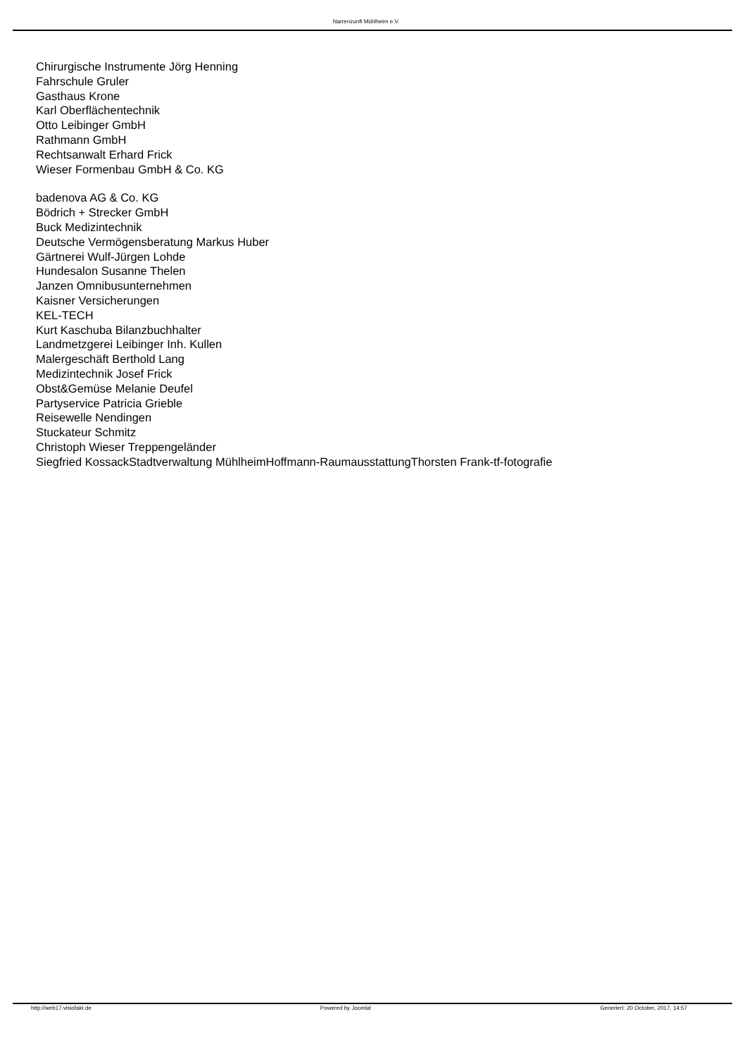Narrenzunft Mühlheim e.V.
Chirurgische Instrumente Jörg Henning
Fahrschule Gruler
Gasthaus Krone
Karl Oberflächentechnik
Otto Leibinger GmbH
Rathmann GmbH
Rechtsanwalt Erhard Frick
Wieser Formenbau GmbH & Co. KG
badenova AG & Co. KG
Bödrich + Strecker GmbH
Buck Medizintechnik
Deutsche Vermögensberatung Markus Huber
Gärtnerei Wulf-Jürgen Lohde
Hundesalon Susanne Thelen
Janzen Omnibusunternehmen
Kaisner Versicherungen
KEL-TECH
Kurt Kaschuba Bilanzbuchhalter
Landmetzgerei Leibinger Inh. Kullen
Malergeschäft Berthold Lang
Medizintechnik Josef Frick
Obst&Gemüse Melanie Deufel
Partyservice Patricia Grieble
Reisewelle Nendingen
Stuckateur Schmitz
Christoph Wieser Treppengeländer
Siegfried KossackStadtverwaltung MühlheimHoffmann-RaumausstattungThorsten Frank-tf-fotografie
http://web17.visiofakt.de Powered by Joomla! Generiert: 20 October, 2017, 14:57